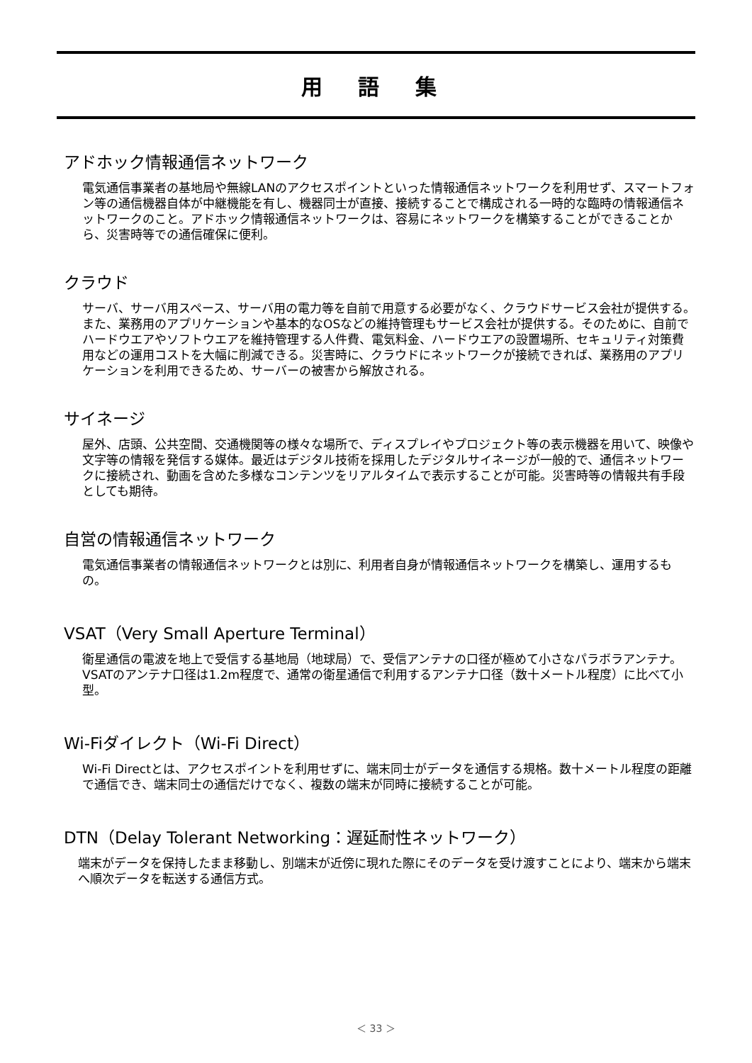用 語 集
アドホック情報通信ネットワーク
電気通信事業者の基地局や無線LANのアクセスポイントといった情報通信ネットワークを利用せず、スマートフォン等の通信機器自体が中継機能を有し、機器同士が直接、接続することで構成される一時的な臨時の情報通信ネットワークのこと。アドホック情報通信ネットワークは、容易にネットワークを構築することができることから、災害時等での通信確保に便利。
クラウド
サーバ、サーバ用スペース、サーバ用の電力等を自前で用意する必要がなく、クラウドサービス会社が提供する。また、業務用のアプリケーションや基本的なOSなどの維持管理もサービス会社が提供する。そのために、自前でハードウエアやソフトウエアを維持管理する人件費、電気料金、ハードウエアの設置場所、セキュリティ対策費用などの運用コストを大幅に削減できる。災害時に、クラウドにネットワークが接続できれば、業務用のアプリケーションを利用できるため、サーバーの被害から解放される。
サイネージ
屋外、店頭、公共空間、交通機関等の様々な場所で、ディスプレイやプロジェクト等の表示機器を用いて、映像や文字等の情報を発信する媒体。最近はデジタル技術を採用したデジタルサイネージが一般的で、通信ネットワークに接続され、動画を含めた多様なコンテンツをリアルタイムで表示することが可能。災害時等の情報共有手段としても期待。
自営の情報通信ネットワーク
電気通信事業者の情報通信ネットワークとは別に、利用者自身が情報通信ネットワークを構築し、運用するもの。
VSAT（Very Small Aperture Terminal）
衛星通信の電波を地上で受信する基地局（地球局）で、受信アンテナの口径が極めて小さなパラボラアンテナ。 VSATのアンテナ口径は1.2m程度で、通常の衛星通信で利用するアンテナ口径（数十メートル程度）に比べて小型。
Wi-Fiダイレクト（Wi-Fi Direct）
Wi-Fi Directとは、アクセスポイントを利用せずに、端末同士がデータを通信する規格。数十メートル程度の距離で通信でき、端末同士の通信だけでなく、複数の端末が同時に接続することが可能。
DTN（Delay Tolerant Networking：遅延耐性ネットワーク）
端末がデータを保持したまま移動し、別端末が近傍に現れた際にそのデータを受け渡すことにより、端末から端末へ順次データを転送する通信方式。
＜ 33 ＞